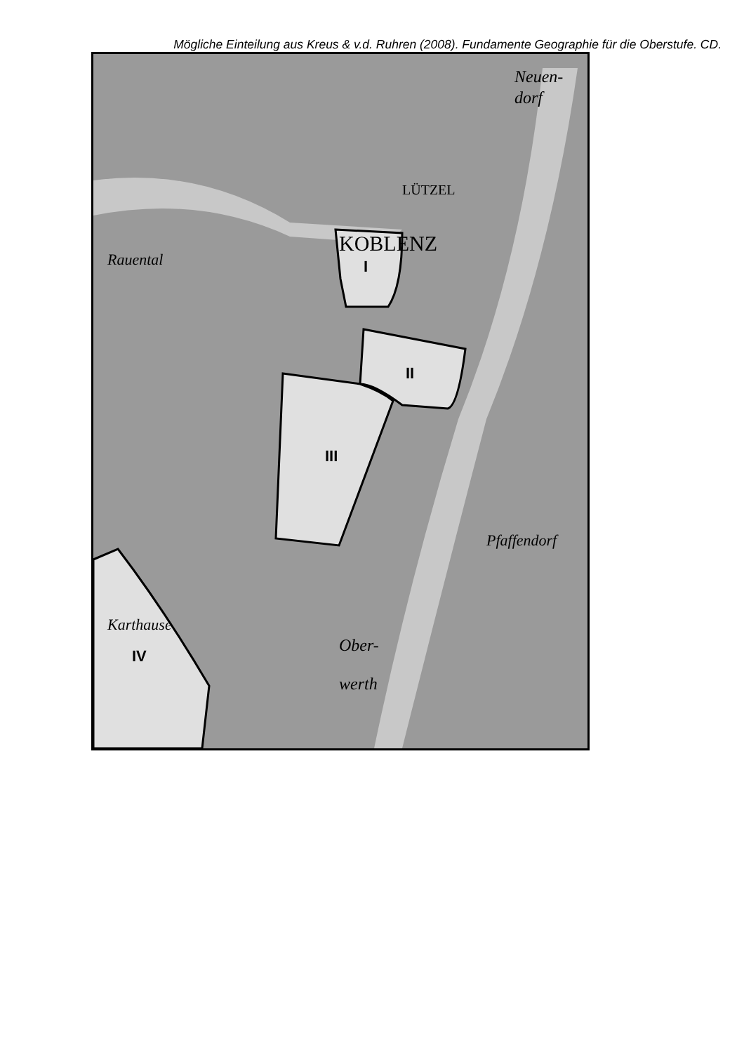Mögliche Einteilung aus Kreus & v.d. Ruhren (2008). Fundamente Geographie für die Oberstufe. CD.
I
II
III
IV
KOBLENZ
Neuen-
dorf
LÜTZEL
Rauental
Pfaffendorf
Karthause
Ober-
werth